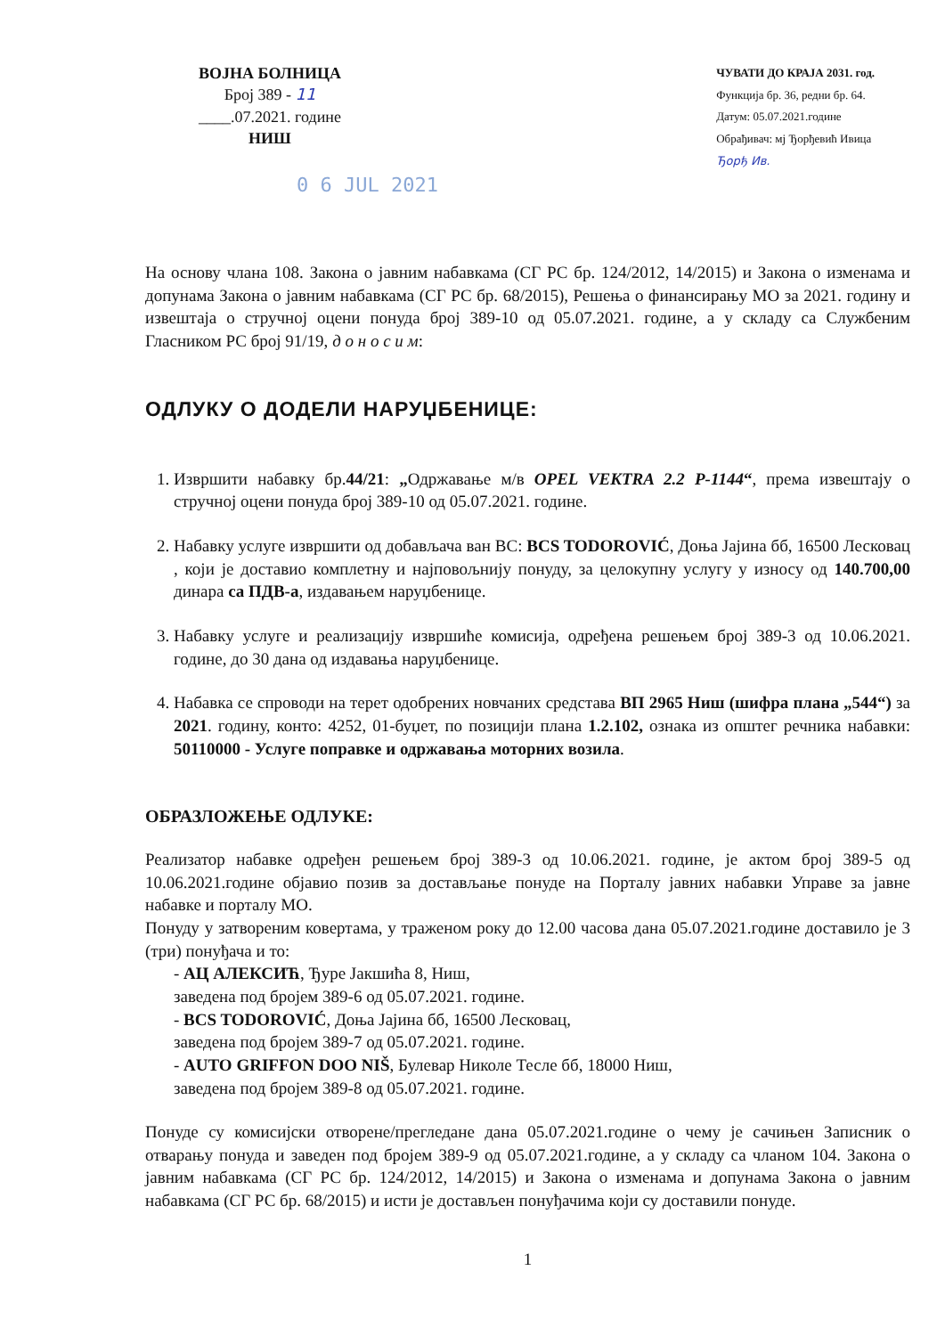ВОЈНА БОЛНИЦА
Број 389 - 11
____.07.2021. године
НИШ
ЧУВАТИ ДО КРАЈА 2031. год.
Функција бр. 36, редни бр. 64.
Датум: 05.07.2021.године
Обрађивач: мј Ђорђевић Ивица
Ђорђ Ив.
0 6 JUL 2021
На основу члана 108. Закона о јавним набавкама (СГ РС бр. 124/2012, 14/2015) и Закона о изменама и допунама Закона о јавним набавкама (СГ РС бр. 68/2015), Решења о финансирању МО за 2021. годину и извештаја о стручној оцени понуда број 389-10 од 05.07.2021. године, а у складу са Службеним Гласником РС број 91/19, д о н о с и м:
ОДЛУКУ О ДОДЕЛИ НАРУЏБЕНИЦЕ:
1. Извршити набавку бр.44/21: „Одржавање м/в OPEL VEKTRA 2.2 P-1144“, према извештају о стручној оцени понуда број 389-10 од 05.07.2021. године.
2. Набавку услуге извршити од добављача ван ВС: BCS TODOROVIĆ, Доња Јајина бб, 16500 Лесковац , који је доставио комплетну и најповољнију понуду, за целокупну услугу у износу од 140.700,00 динара са ПДВ-а, издавањем наруџбенице.
3. Набавку услуге и реализацију извршиће комисија, одређена решењем број 389-3 од 10.06.2021. године, до 30 дана од издавања наруџбенице.
4. Набавка се спроводи на терет одобрених новчаних средстава ВП 2965 Ниш (шифра плана „544“) за 2021. годину, конто: 4252, 01-буџет, по позицији плана 1.2.102, ознака из општег речника набавки: 50110000 - Услуге поправке и одржавања моторних возила.
ОБРАЗЛОЖЕЊЕ ОДЛУКЕ:
Реализатор набавке одређен решењем број 389-3 од 10.06.2021. године, је актом број 389-5 од 10.06.2021.године објавио позив за достављање понуде на Порталу јавних набавки Управе за јавне набавке и порталу МО.
Понуду у затвореним ковертама, у траженом року до 12.00 часова дана 05.07.2021.године доставило је 3 (три) понуђача и то:
- АЦ АЛЕКСИЋ, Ђуре Јакшића 8, Ниш,
заведена под бројем 389-6 од 05.07.2021. године.
- BCS TODOROVIĆ, Доња Јајина бб, 16500 Лесковац,
заведена под бројем 389-7 од 05.07.2021. године.
- AUTO GRIFFON DOO NIŠ, Булевар Николе Тесле бб, 18000 Ниш,
заведена под бројем 389-8 од 05.07.2021. године.
Понуде су комисијски отворене/прегледане дана 05.07.2021.године о чему је сачињен Записник о отварању понуда и заведен под бројем 389-9 од 05.07.2021.године, а у складу са чланом 104. Закона о јавним набавкама (СГ РС бр. 124/2012, 14/2015) и Закона о изменама и допунама Закона о јавним набавкама (СГ РС бр. 68/2015) и исти је достављен понуђачима који су доставили понуде.
1